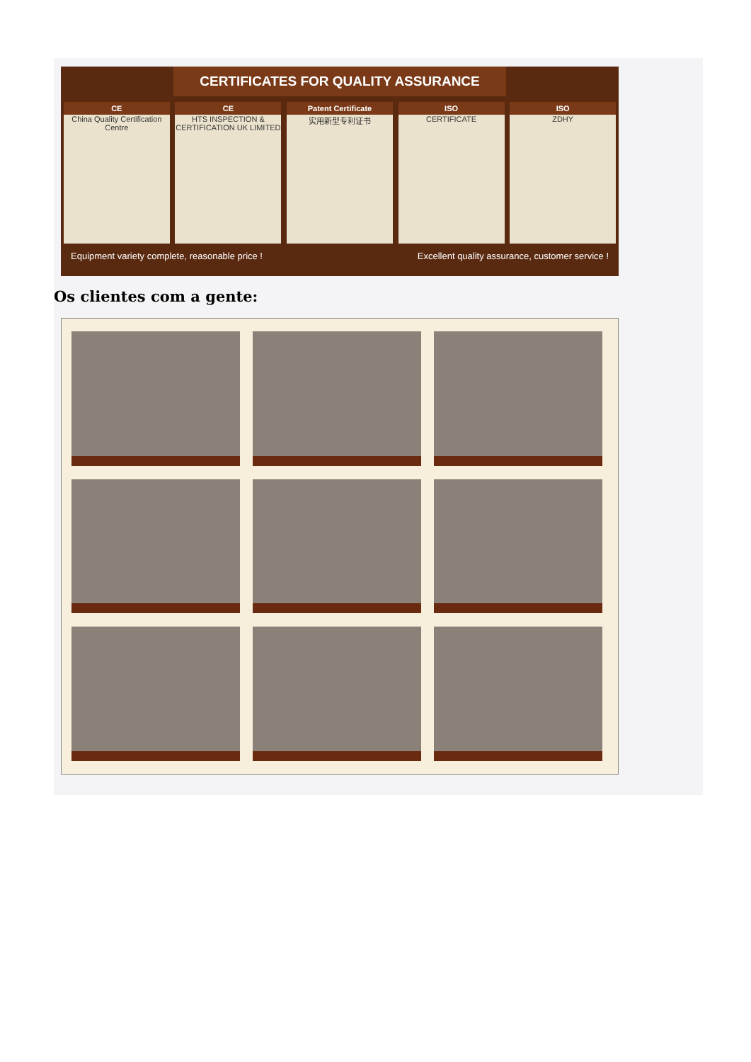CERTIFICATES FOR QUALITY ASSURANCE
CE
China Quality Certification Centre
CE
HTS INSPECTION & CERTIFICATION UK LIMITED
Patent Certificate
实用新型专利证书
ISO
CERTIFICATE
ISO
ZDHY
Equipment variety complete, reasonable price ! Excellent quality assurance, customer service !
Os clientes com a gente: